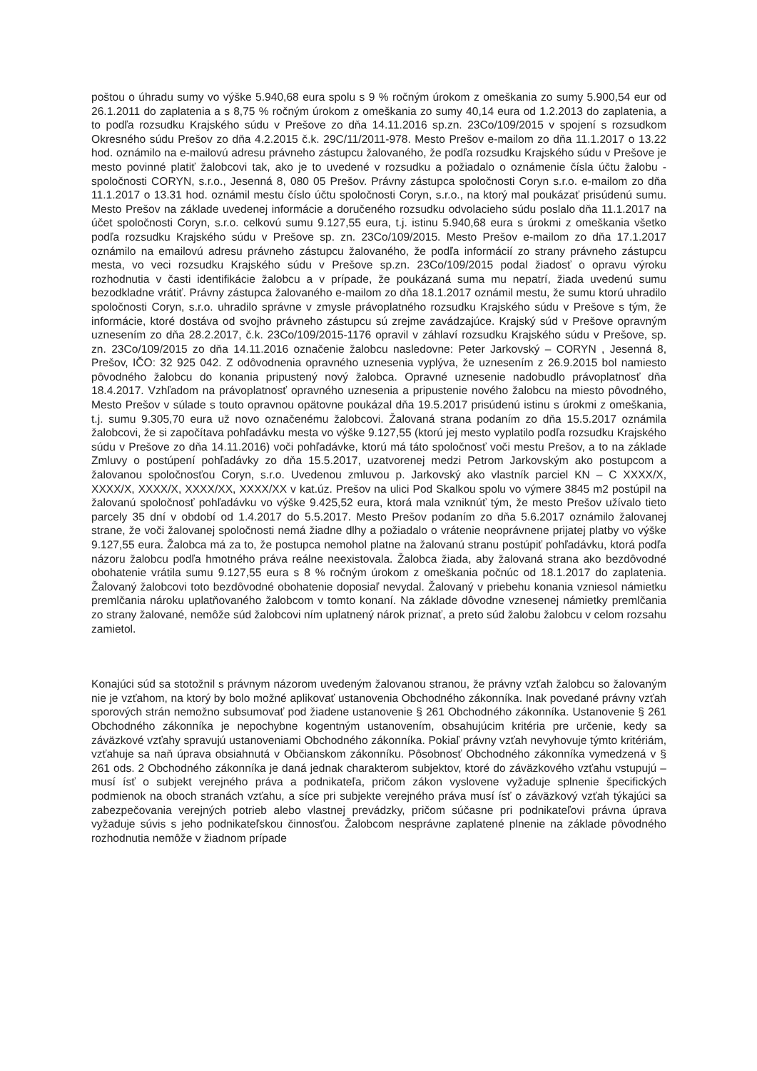poštou o úhradu sumy vo výške 5.940,68 eura spolu s 9 % ročným úrokom z omeškania zo sumy 5.900,54 eur od 26.1.2011 do zaplatenia a s 8,75 % ročným úrokom z omeškania zo sumy 40,14 eura od 1.2.2013 do zaplatenia, a to podľa rozsudku Krajského súdu v Prešove zo dňa 14.11.2016 sp.zn. 23Co/109/2015 v spojení s rozsudkom Okresného súdu Prešov zo dňa 4.2.2015 č.k. 29C/11/2011-978. Mesto Prešov e-mailom zo dňa 11.1.2017 o 13.22 hod. oznámilo na e-mailovú adresu právneho zástupcu žalovaného, že podľa rozsudku Krajského súdu v Prešove je mesto povinné platiť žalobcovi tak, ako je to uvedené v rozsudku a požiadalo o oznámenie čísla účtu žalobu - spoločnosti CORYN, s.r.o., Jesenná 8, 080 05 Prešov. Právny zástupca spoločnosti Coryn s.r.o. e-mailom zo dňa 11.1.2017 o 13.31 hod. oznámil mestu číslo účtu spoločnosti Coryn, s.r.o., na ktorý mal poukázať prisúdenú sumu. Mesto Prešov na základe uvedenej informácie a doručeného rozsudku odvolacieho súdu poslalo dňa 11.1.2017 na účet spoločnosti Coryn, s.r.o. celkovú sumu 9.127,55 eura, t.j. istinu 5.940,68 eura s úrokmi z omeškania všetko podľa rozsudku Krajského súdu v Prešove sp. zn. 23Co/109/2015. Mesto Prešov e-mailom zo dňa 17.1.2017 oznámilo na emailovú adresu právneho zástupcu žalovaného, že podľa informácií zo strany právneho zástupcu mesta, vo veci rozsudku Krajského súdu v Prešove sp.zn. 23Co/109/2015 podal žiadosť o opravu výroku rozhodnutia v časti identifikácie žalobcu a v prípade, že poukázaná suma mu nepatrí, žiada uvedenú sumu bezodkladne vrátiť. Právny zástupca žalovaného e-mailom zo dňa 18.1.2017 oznámil mestu, že sumu ktorú uhradilo spoločnosti Coryn, s.r.o. uhradilo správne v zmysle právoplatného rozsudku Krajského súdu v Prešove s tým, že informácie, ktoré dostáva od svojho právneho zástupcu sú zrejme zavádzajúce. Krajský súd v Prešove opravným uznesením zo dňa 28.2.2017, č.k. 23Co/109/2015-1176 opravil v záhlaví rozsudku Krajského súdu v Prešove, sp. zn. 23Co/109/2015 zo dňa 14.11.2016 označenie žalobcu nasledovne: Peter Jarkovský – CORYN , Jesenná 8, Prešov, IČO: 32 925 042. Z odôvodnenia opravného uznesenia vyplýva, že uznesením z 26.9.2015 bol namiesto pôvodného žalobcu do konania pripustený nový žalobca. Opravné uznesenie nadobudlo právoplatnosť dňa 18.4.2017. Vzhľadom na právoplatnosť opravného uznesenia a pripustenie nového žalobcu na miesto pôvodného, Mesto Prešov v súlade s touto opravnou opätovne poukázal dňa 19.5.2017 prisúdenú istinu s úrokmi z omeškania, t.j. sumu 9.305,70 eura už novo označenému žalobcovi. Žalovaná strana podaním zo dňa 15.5.2017 oznámila žalobcovi, že si započítava pohľadávku mesta vo výške 9.127,55 (ktorú jej mesto vyplatilo podľa rozsudku Krajského súdu v Prešove zo dňa 14.11.2016) voči pohľadávke, ktorú má táto spoločnosť voči mestu Prešov, a to na základe Zmluvy o postúpení pohľadávky zo dňa 15.5.2017, uzatvorenej medzi Petrom Jarkovským ako postupcom a žalovanou spoločnosťou Coryn, s.r.o. Uvedenou zmluvou p. Jarkovský ako vlastník parciel KN – C XXXX/X, XXXX/X, XXXX/X, XXXX/XX, XXXX/XX v kat.úz. Prešov na ulici Pod Skalkou spolu vo výmere 3845 m2 postúpil na žalovanú spoločnosť pohľadávku vo výške 9.425,52 eura, ktorá mala vzniknúť tým, že mesto Prešov užívalo tieto parcely 35 dní v období od 1.4.2017 do 5.5.2017. Mesto Prešov podaním zo dňa 5.6.2017 oznámilo žalovanej strane, že voči žalovanej spoločnosti nemá žiadne dlhy a požiadalo o vrátenie neoprávnene prijatej platby vo výške 9.127,55 eura. Žalobca má za to, že postupca nemohol platne na žalovanú stranu postúpiť pohľadávku, ktorá podľa názoru žalobcu podľa hmotného práva reálne neexistovala. Žalobca žiada, aby žalovaná strana ako bezdôvodné obohatenie vrátila sumu 9.127,55 eura s 8 % ročným úrokom z omeškania počnúc od 18.1.2017 do zaplatenia. Žalovaný žalobcovi toto bezdôvodné obohatenie doposiaľ nevydal. Žalovaný v priebehu konania vzniesol námietku premlčania nároku uplatňovaného žalobcom v tomto konaní. Na základe dôvodne vznesenej námietky premlčania zo strany žalované, nemôže súd žalobcovi ním uplatnený nárok priznať, a preto súd žalobu žalobcu v celom rozsahu zamietol.
Konajúci súd sa stotožnil s právnym názorom uvedeným žalovanou stranou, že právny vzťah žalobcu so žalovaným nie je vzťahom, na ktorý by bolo možné aplikovať ustanovenia Obchodného zákonníka. Inak povedané právny vzťah sporových strán nemožno subsumovať pod žiadene ustanovenie § 261 Obchodného zákonníka. Ustanovenie § 261 Obchodného zákonníka je nepochybne kogentným ustanovením, obsahujúcim kritéria pre určenie, kedy sa záväzkové vzťahy spravujú ustanoveniami Obchodného zákonníka. Pokiaľ právny vzťah nevyhovuje týmto kritériám, vzťahuje sa naň úprava obsiahnutá v Občianskom zákonníku. Pôsobnosť Obchodného zákonníka vymedzená v § 261 ods. 2 Obchodného zákonníka je daná jednak charakterom subjektov, ktoré do záväzkového vzťahu vstupujú – musí ísť o subjekt verejného práva a podnikateľa, pričom zákon vyslovene vyžaduje splnenie špecifických podmienok na oboch stranách vzťahu, a síce pri subjekte verejného práva musí ísť o záväzkový vzťah týkajúci sa zabezpečovania verejných potrieb alebo vlastnej prevádzky, pričom súčasne pri podnikateľovi právna úprava vyžaduje súvis s jeho podnikateľskou činnosťou. Žalobcom nesprávne zaplatené plnenie na základe pôvodného rozhodnutia nemôže v žiadnom prípade